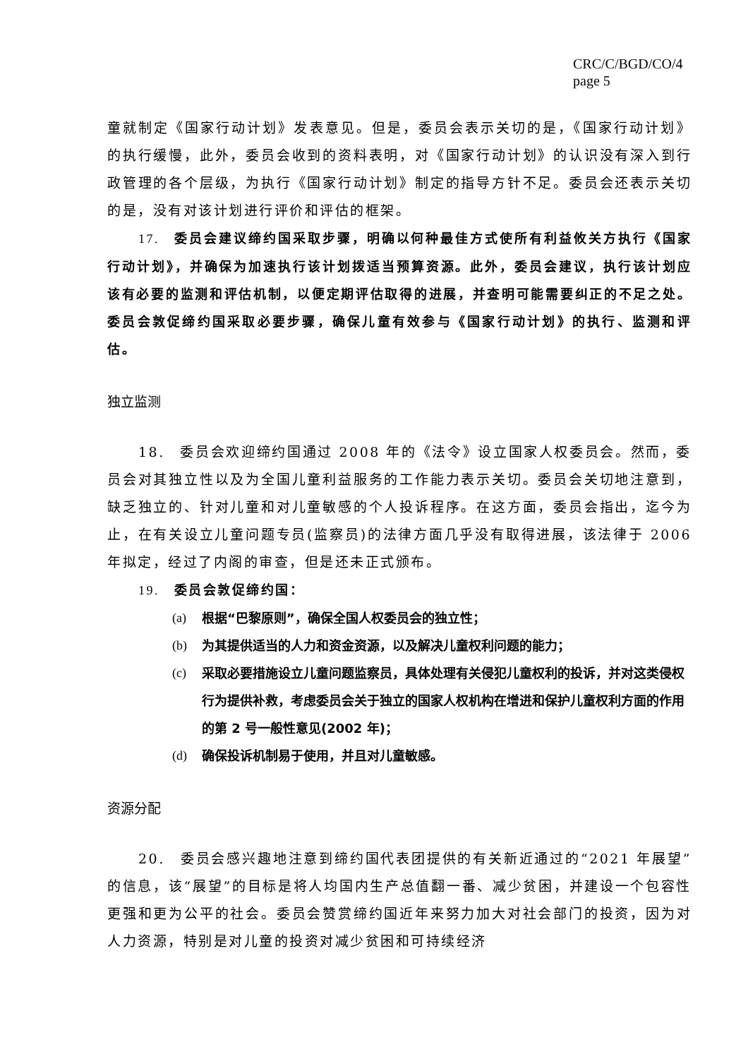CRC/C/BGD/CO/4
page 5
童就制定《国家行动计划》发表意见。但是，委员会表示关切的是，《国家行动计划》的执行缓慢，此外，委员会收到的资料表明，对《国家行动计划》的认识没有深入到行政管理的各个层级，为执行《国家行动计划》制定的指导方针不足。委员会还表示关切的是，没有对该计划进行评价和评估的框架。
17.　委员会建议缔约国采取步骤，明确以何种最佳方式使所有利益攸关方执行《国家行动计划》，并确保为加速执行该计划拨适当预算资源。此外，委员会建议，执行该计划应该有必要的监测和评估机制，以便定期评估取得的进展，并查明可能需要纠正的不足之处。委员会敦促缔约国采取必要步骤，确保儿童有效参与《国家行动计划》的执行、监测和评估。
独立监测
18.　委员会欢迎缔约国通过 2008 年的《法令》设立国家人权委员会。然而，委员会对其独立性以及为全国儿童利益服务的工作能力表示关切。委员会关切地注意到，缺乏独立的、针对儿童和对儿童敏感的个人投诉程序。在这方面，委员会指出，迄今为止，在有关设立儿童问题专员(监察员)的法律方面几乎没有取得进展，该法律于 2006 年拟定，经过了内阁的审查，但是还未正式颁布。
19.　委员会敦促缔约国：
(a) 根据“巴黎原则”，确保全国人权委员会的独立性；
(b) 为其提供适当的人力和资金资源，以及解决儿童权利问题的能力；
(c) 采取必要措施设立儿童问题监察员，具体处理有关侵犯儿童权利的投诉，并对这类侵权行为提供补救，考虑委员会关于独立的国家人权机构在增进和保护儿童权利方面的作用的第 2 号一般性意见(2002 年)；
(d) 确保投诉机制易于使用，并且对儿童敏感。
资源分配
20.　委员会感兴趣地注意到缔约国代表团提供的有关新近通过的“2021 年展望”的信息，该“展望”的目标是将人均国内生产总值翻一番、减少贫困，并建设一个包容性更强和更为公平的社会。委员会赞赏缔约国近年来努力加大对社会部门的投资，因为对人力资源，特别是对儿童的投资对减少贫困和可持续经济